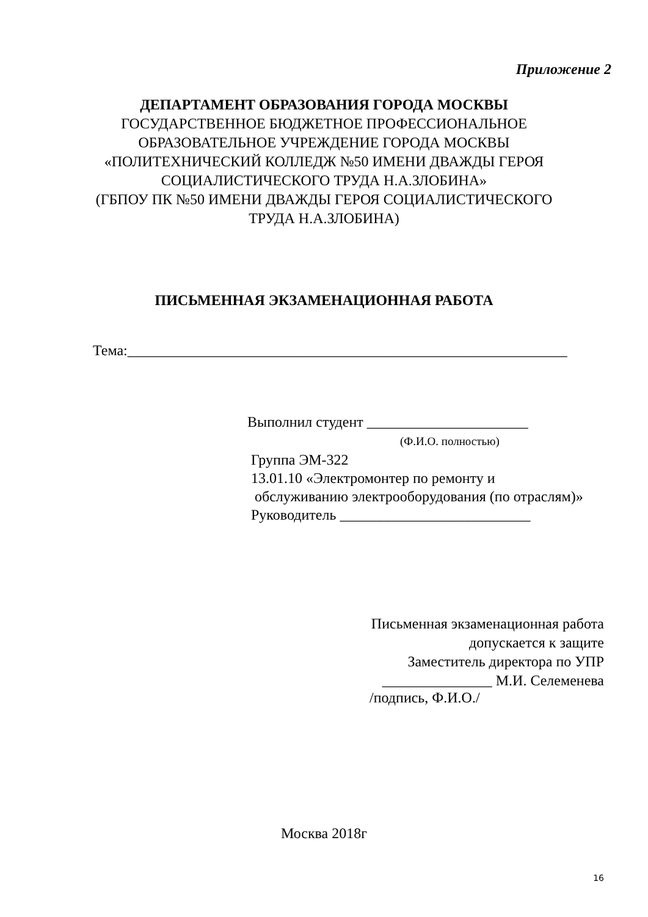Приложение 2
ДЕПАРТАМЕНТ ОБРАЗОВАНИЯ ГОРОДА МОСКВЫ
ГОСУДАРСТВЕННОЕ БЮДЖЕТНОЕ ПРОФЕССИОНАЛЬНОЕ
ОБРАЗОВАТЕЛЬНОЕ УЧРЕЖДЕНИЕ ГОРОДА МОСКВЫ
«ПОЛИТЕХНИЧЕСКИЙ КОЛЛЕДЖ №50 ИМЕНИ ДВАЖДЫ ГЕРОЯ
СОЦИАЛИСТИЧЕСКОГО ТРУДА Н.А.ЗЛОБИНА»
(ГБПОУ ПК №50 ИМЕНИ ДВАЖДЫ ГЕРОЯ СОЦИАЛИСТИЧЕСКОГО
ТРУДА Н.А.ЗЛОБИНА)
ПИСЬМЕННАЯ ЭКЗАМЕНАЦИОННАЯ РАБОТА
Тема:____________________________________________________________
Выполнил студент ______________________
(Ф.И.О. полностью)
Группа ЭМ-322
13.01.10 «Электромонтер по ремонту и
обслуживанию электрооборудования (по отраслям)»
Руководитель __________________________
Письменная экзаменационная работа
допускается к защите
Заместитель директора по УПР
_______________ М.И. Селеменева
/подпись, Ф.И.О./
Москва 2018г
16